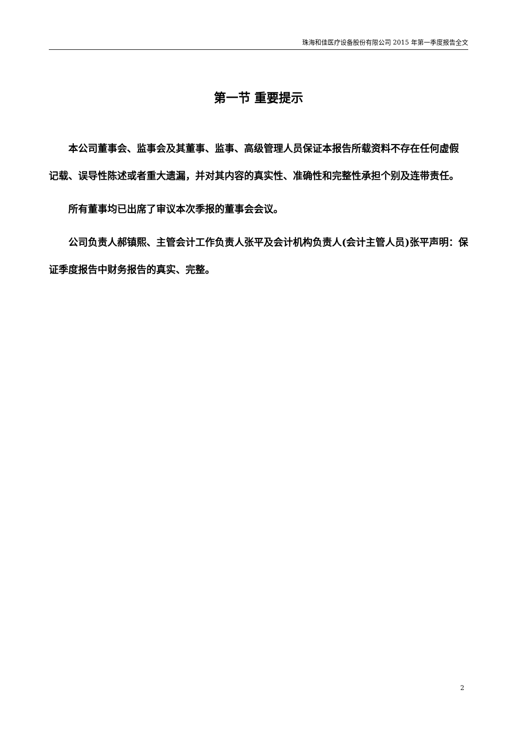珠海和佳医疗设备股份有限公司 2015 年第一季度报告全文
第一节 重要提示
本公司董事会、监事会及其董事、监事、高级管理人员保证本报告所载资料不存在任何虚假记载、误导性陈述或者重大遗漏，并对其内容的真实性、准确性和完整性承担个别及连带责任。
所有董事均已出席了审议本次季报的董事会会议。
公司负责人郝镇熙、主管会计工作负责人张平及会计机构负责人(会计主管人员)张平声明：保证季度报告中财务报告的真实、完整。
2